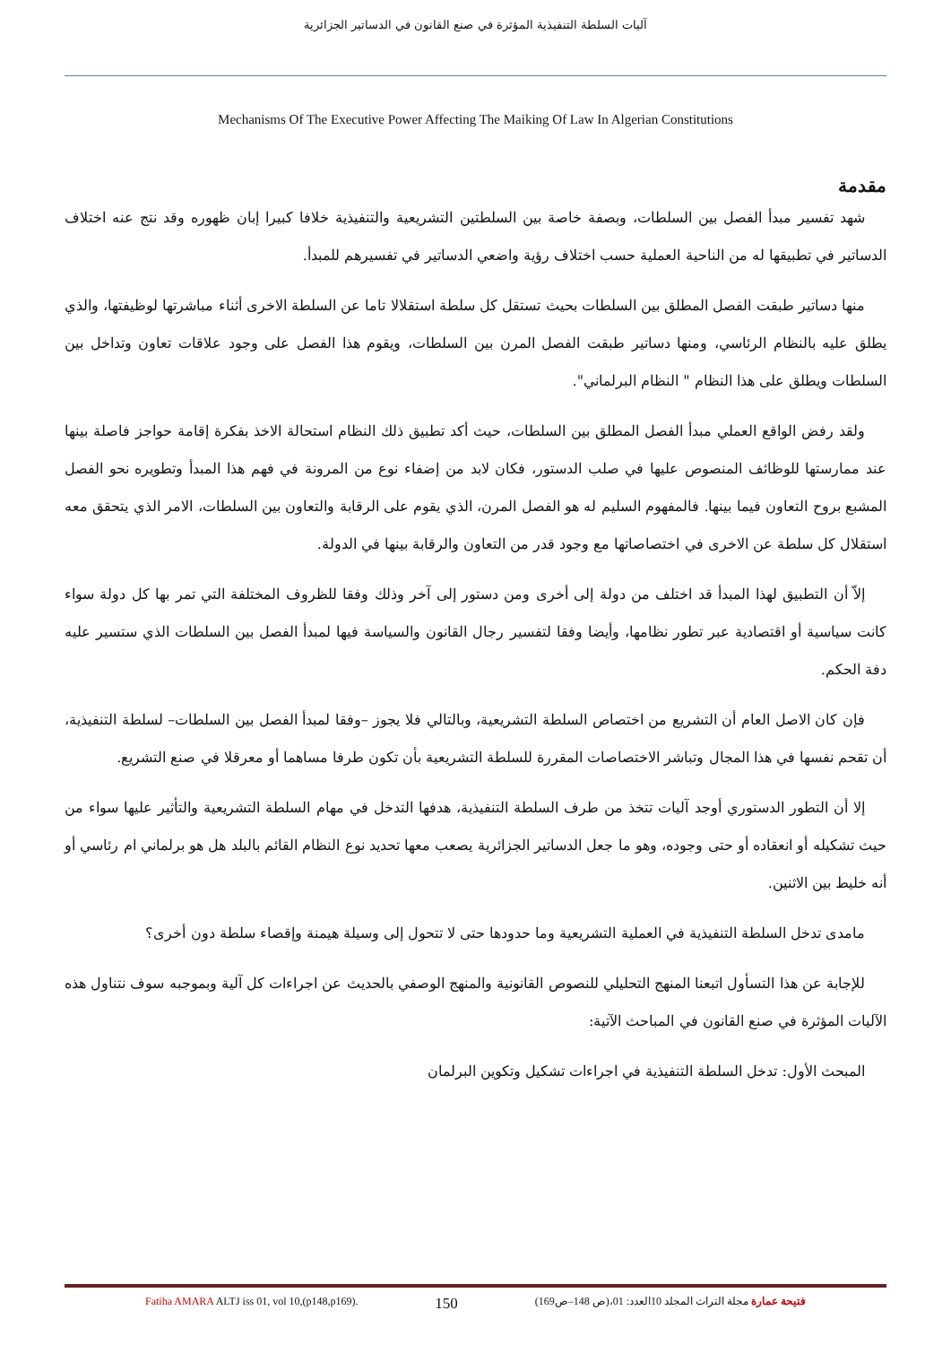آليات السلطة التنفيذية المؤثرة في صنع القانون في الدساتير الجزائرية
Mechanisms Of The Executive Power Affecting The Maiking Of Law In Algerian Constitutions
مقدمة
شهد تفسير مبدأ الفصل بين السلطات، وبصفة خاصة بين السلطتين التشريعية والتنفيذية خلافا كبيرا إبان ظهوره وقد نتج عنه اختلاف الدساتير في تطبيقها له من الناحية العملية حسب اختلاف رؤية واضعي الدساتير في تفسيرهم للمبدأ.
منها دساتير طبقت الفصل المطلق بين السلطات بحيث تستقل كل سلطة استقلالا تاما عن السلطة الاخرى أثناء مباشرتها لوظيفتها، والذي يطلق عليه بالنظام الرئاسي، ومنها دساتير طبقت الفصل المرن بين السلطات، ويقوم هذا الفصل على وجود علاقات تعاون وتداخل بين السلطات ويطلق على هذا النظام " النظام البرلماني".
ولقد رفض الواقع العملي مبدأ الفصل المطلق بين السلطات، حيث أكد تطبيق ذلك النظام استحالة الاخذ بفكرة إقامة حواجز فاصلة بينها عند ممارستها للوظائف المنصوص عليها في صلب الدستور، فكان لابد من إضفاء نوع من المرونة في فهم هذا المبدأ وتطويره نحو الفصل المشبع بروح التعاون فيما بينها. فالمفهوم السليم له هو الفصل المرن، الذي يقوم على الرقابة والتعاون بين السلطات، الامر الذي يتحقق معه استقلال كل سلطة عن الاخرى في اختصاصاتها مع وجود قدر من التعاون والرقابة بينها في الدولة.
إلاّ أن التطبيق لهذا المبدأ قد اختلف من دولة إلى أخرى ومن دستور إلى آخر وذلك وفقا للظروف المختلفة التي تمر بها كل دولة سواء كانت سياسية أو اقتصادية عبر تطور نظامها، وأيضا وفقا لتفسير رجال القانون والسياسة فيها لمبدأ الفصل بين السلطات الذي ستسير عليه دفة الحكم.
فإن كان الاصل العام أن التشريع من اختصاص السلطة التشريعية، وبالتالي فلا يجوز –وفقا لمبدأ الفصل بين السلطات– لسلطة التنفيذية، أن تقحم نفسها في هذا المجال وتباشر الاختصاصات المقررة للسلطة التشريعية بأن تكون طرفا مساهما أو معرقلا في صنع التشريع.
إلا أن التطور الدستوري أوجد آليات تتخذ من طرف السلطة التنفيذية، هدفها التدخل في مهام السلطة التشريعية والتأثير عليها سواء من حيث تشكيله أو انعقاده أو حتى وجوده، وهو ما جعل الدساتير الجزائرية يصعب معها تحديد نوع النظام القائم بالبلد هل هو برلماني ام رئاسي أو أنه خليط بين الاثنين.
مامدى تدخل السلطة التنفيذية في العملية التشريعية وما حدودها حتى لا تتحول إلى وسيلة هيمنة وإقصاء سلطة دون أخرى؟
للإجابة عن هذا التسأول اتبعنا المنهج التحليلي للنصوص القانونية والمنهج الوصفي بالحديث عن اجراءات كل آلية وبموجبه سوف نتناول هذه الآليات المؤثرة في صنع القانون في المباحث الآتية:
المبحث الأول: تدخل السلطة التنفيذية في اجراءات تشكيل وتكوين البرلمان
Fatiha AMARA ALTJ iss 01, vol 10,(p148,p169). 150 فتيحة عمارة مجلة التراث المجلد 10العدد: 01،(ص 148–ص169)